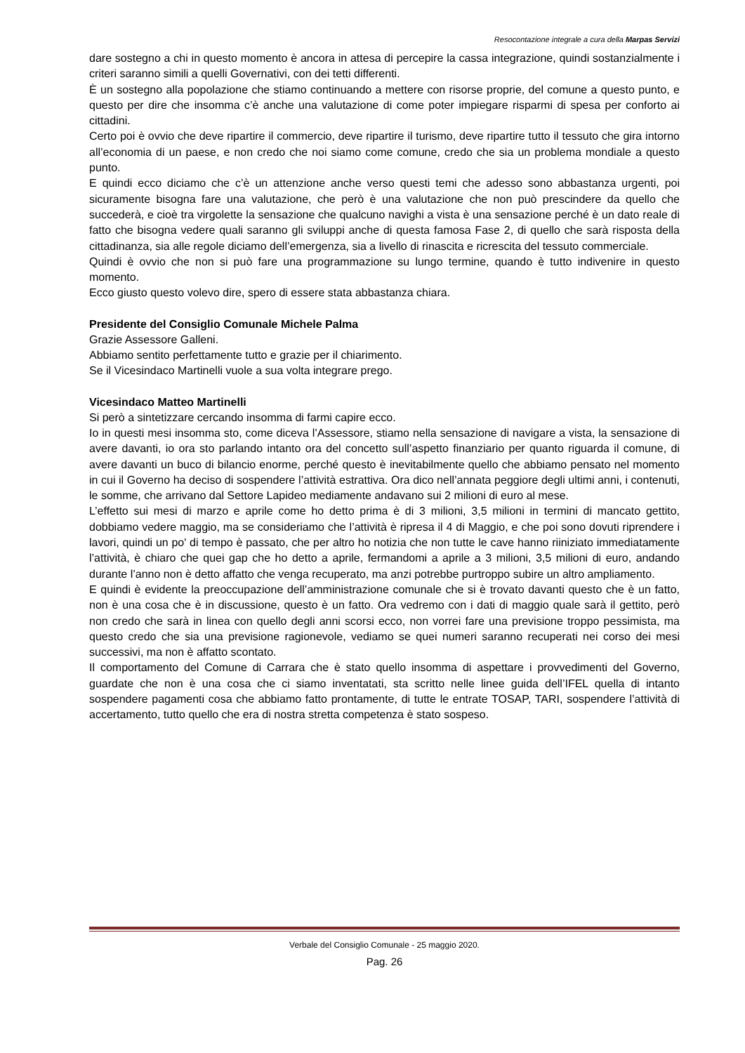Resocontazione integrale a cura della Marpas Servizi
dare sostegno a chi in questo momento è ancora in attesa di percepire la cassa integrazione, quindi sostanzialmente i criteri saranno simili a quelli Governativi, con dei tetti differenti.
È un sostegno alla popolazione che stiamo continuando a mettere con risorse proprie, del comune a questo punto, e questo per dire che insomma c’è anche una valutazione di come poter impiegare risparmi di spesa per conforto ai cittadini.
Certo poi è ovvio che deve ripartire il commercio, deve ripartire il turismo, deve ripartire tutto il tessuto che gira intorno all’economia di un paese, e non credo che noi siamo come comune, credo che sia un problema mondiale a questo punto.
E quindi ecco diciamo che c’è un attenzione anche verso questi temi che adesso sono abbastanza urgenti, poi sicuramente bisogna fare una valutazione, che però è una valutazione che non può prescindere da quello che succederà, e cioè tra virgolette la sensazione che qualcuno navighi a vista è una sensazione perché è un dato reale di fatto che bisogna vedere quali saranno gli sviluppi anche di questa famosa Fase 2, di quello che sarà risposta della cittadinanza, sia alle regole diciamo dell’emergenza, sia a livello di rinascita e ricrescita del tessuto commerciale.
Quindi è ovvio che non si può fare una programmazione su lungo termine, quando è tutto indivenire in questo momento.
Ecco giusto questo volevo dire, spero di essere stata abbastanza chiara.
Presidente del Consiglio Comunale Michele Palma
Grazie Assessore Galleni.
Abbiamo sentito perfettamente tutto e grazie per il chiarimento.
Se il Vicesindaco Martinelli vuole a sua volta integrare prego.
Vicesindaco Matteo Martinelli
Si però a sintetizzare cercando insomma di farmi capire ecco.
Io in questi mesi insomma sto, come diceva l’Assessore, stiamo nella sensazione di navigare a vista, la sensazione di avere davanti, io ora sto parlando intanto ora del concetto sull’aspetto finanziario per quanto riguarda il comune, di avere davanti un buco di bilancio enorme, perché questo è inevitabilmente quello che abbiamo pensato nel momento in cui il Governo ha deciso di sospendere l’attività estrattiva. Ora dico nell’annata peggiore degli ultimi anni, i contenuti, le somme, che arrivano dal Settore Lapideo mediamente andavano sui 2 milioni di euro al mese.
L’effetto sui mesi di marzo e aprile come ho detto prima è di 3 milioni, 3,5 milioni in termini di mancato gettito, dobbiamo vedere maggio, ma se consideriamo che l’attività è ripresa il 4 di Maggio, e che poi sono dovuti riprendere i lavori, quindi un po' di tempo è passato, che per altro ho notizia che non tutte le cave hanno riiniziato immediatamente l’attività, è chiaro che quei gap che ho detto a aprile, fermandomi a aprile a 3 milioni, 3,5 milioni di euro, andando durante l’anno non è detto affatto che venga recuperato, ma anzi potrebbe purtroppo subire un altro ampliamento.
E quindi è evidente la preoccupazione dell’amministrazione comunale che si è trovato davanti questo che è un fatto, non è una cosa che è in discussione, questo è un fatto. Ora vedremo con i dati di maggio quale sarà il gettito, però non credo che sarà in linea con quello degli anni scorsi ecco, non vorrei fare una previsione troppo pessimista, ma questo credo che sia una previsione ragionevole, vediamo se quei numeri saranno recuperati nei corso dei mesi successivi, ma non è affatto scontato.
Il comportamento del Comune di Carrara che è stato quello insomma di aspettare i provvedimenti del Governo, guardate che non è una cosa che ci siamo inventatati, sta scritto nelle linee guida dell’IFEL quella di intanto sospendere pagamenti cosa che abbiamo fatto prontamente, di tutte le entrate TOSAP, TARI, sospendere l’attività di accertamento, tutto quello che era di nostra stretta competenza è stato sospeso.
Verbale del Consiglio Comunale - 25 maggio 2020.
Pag. 26